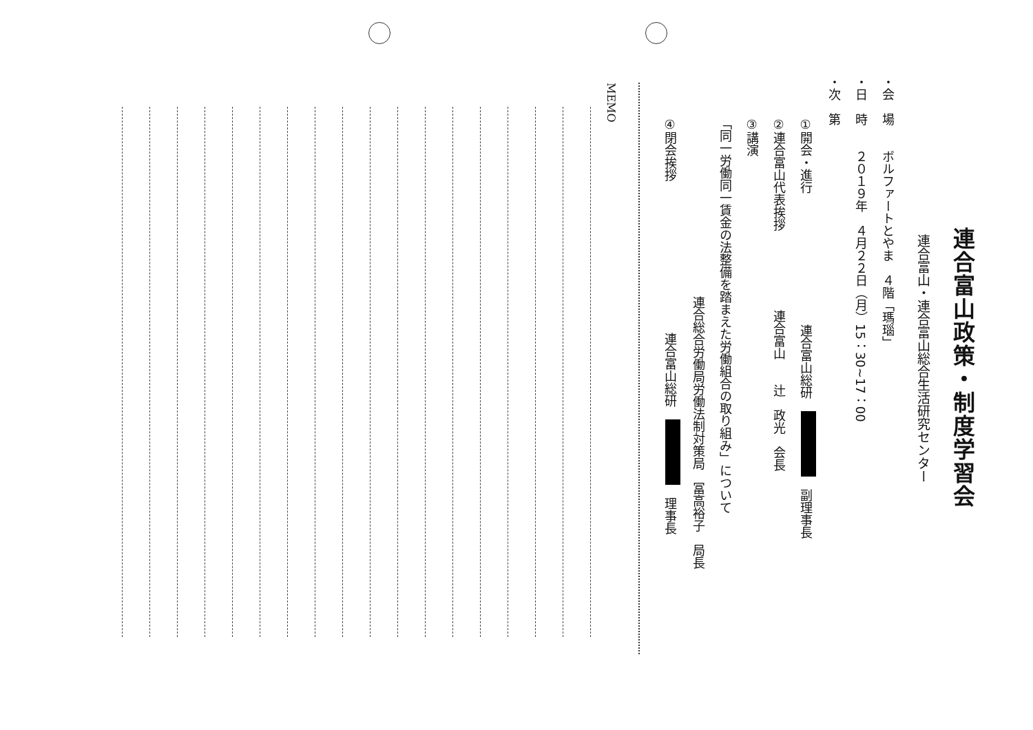連合富山政策・制度学習会
連合富山・連合富山総合生活研究センター
・会　場　　ボルファートとやま　４階「瑪瑙」
・日　時　　２０１９年　４月２２日（月）15：30~17：00
・次　第
①開会・進行 連合富山総研　　副理事長
②連合富山代表挨拶 連合富山　　辻　政光　会長
③講演
「同一労働同一賃金の法整備を踏まえた労働組合の取り組み」について
連合総合労働局労働法制対策局　冨高裕子　局長
④閉会挨拶 連合富山総研　　理事長
MEMO